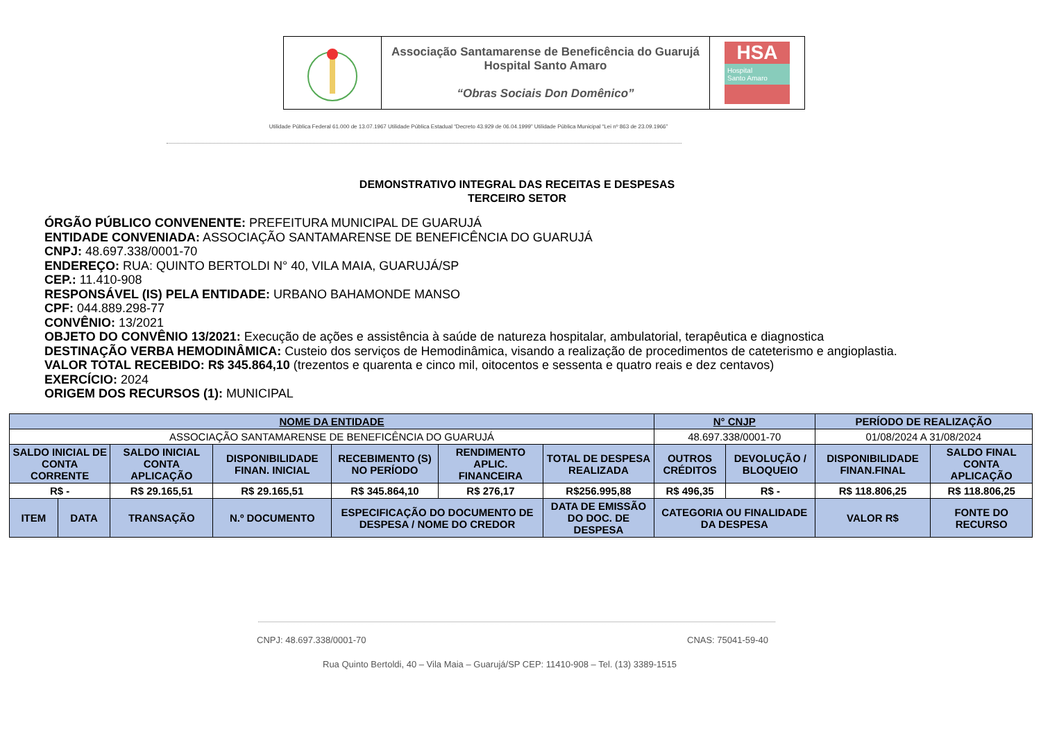Associação Santamarense de Beneficência do Guarujá
Hospital Santo Amaro
“Obras Sociais Don Domênico”
HSA
Hospital
Santo Amaro
Utilidade Pública Federal 61.000 de 13.07.1967 Utilidade Pública Estadual “Decreto 43.929 de 06.04.1999” Utilidade Pública Municipal “Lei nº 863 de 23.09.1966”
DEMONSTRATIVO INTEGRAL DAS RECEITAS E DESPESAS
TERCEIRO SETOR
ÓRGÃO PÚBLICO CONVENENTE: PREFEITURA MUNICIPAL DE GUARUJÁ
ENTIDADE CONVENIADA: ASSOCIAÇÃO SANTAMARENSE DE BENEFICÊNCIA DO GUARUJÁ
CNPJ: 48.697.338/0001-70
ENDEREÇO: RUA: QUINTO BERTOLDI N° 40, VILA MAIA, GUARUJÁ/SP
CEP.: 11.410-908
RESPONSÁVEL (IS) PELA ENTIDADE: URBANO BAHAMONDE MANSO
CPF: 044.889.298-77
CONVÊNIO: 13/2021
OBJETO DO CONVÊNIO 13/2021: Execução de ações e assistência à saúde de natureza hospitalar, ambulatorial, terapêutica e diagnostica
DESTINAÇÃO VERBA HEMODINÂMICA: Custeio dos serviços de Hemodinâmica, visando a realização de procedimentos de cateterismo e angioplastia.
VALOR TOTAL RECEBIDO: R$ 345.864,10 (trezentos e quarenta e cinco mil, oitocentos e sessenta e quatro reais e dez centavos)
EXERCÍCIO: 2024
ORIGEM DOS RECURSOS (1): MUNICIPAL
| NOME DA ENTIDADE | | | | | | | N° CNJP | | PERÍODO DE REALIZAÇÃO | |
| ASSOCIAÇÃO SANTAMARENSE DE BENEFICÊNCIA DO GUARUJÁ | | | | | | | 48.697.338/0001-70 | | 01/08/2024 A 31/08/2024 | |
| SALDO INICIAL DE CONTA CORRENTE | | SALDO INICIAL CONTA APLICAÇÃO | DISPONIBILIDADE FINAN. INICIAL | RECEBIMENTO (S) NO PERÍODO | RENDIMENTO APLIC. FINANCEIRA | TOTAL DE DESPESA REALIZADA | OUTROS CRÉDITOS | DEVOLUÇÃO / BLOQUEIO | DISPONIBILIDADE FINAN.FINAL | SALDO FINAL CONTA APLICAÇÃO |
| R$ - | | R$ 29.165,51 | R$ 29.165,51 | R$ 345.864,10 | R$ 276,17 | R$256.995,88 | R$ 496,35 | R$ - | R$ 118.806,25 | R$ 118.806,25 |
| ITEM | DATA | TRANSAÇÃO | N.º DOCUMENTO | ESPECIFICAÇÃO DO DOCUMENTO DE DESPESA / NOME DO CREDOR | | DATA DE EMISSÃO DO DOC. DE DESPESA | CATEGORIA OU FINALIDADE DA DESPESA | | VALOR R$ | FONTE DO RECURSO |
CNPJ: 48.697.338/0001-70 CNAS: 75041-59-40
Rua Quinto Bertoldi, 40 – Vila Maia – Guarujá/SP CEP: 11410-908 – Tel. (13) 3389-1515